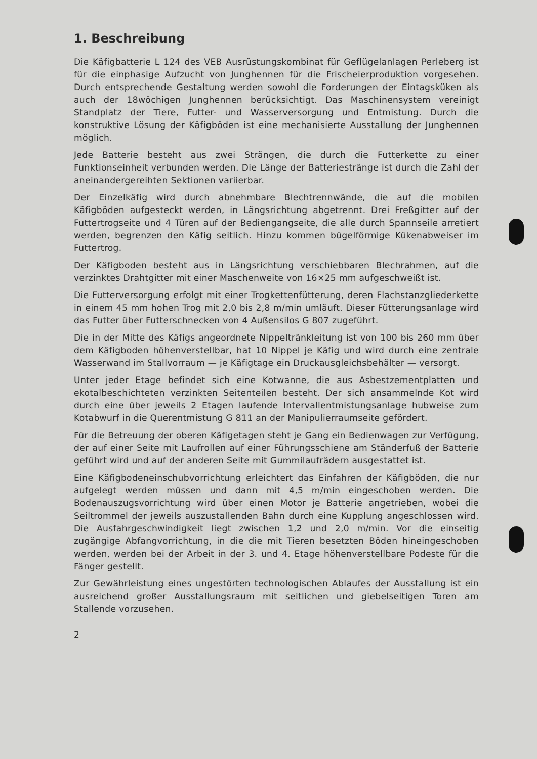1. Beschreibung
Die Käfigbatterie L 124 des VEB Ausrüstungskombinat für Geflügelanlagen Perleberg ist für die einphasige Aufzucht von Junghennen für die Frischeierproduktion vorgesehen. Durch entsprechende Gestaltung werden sowohl die Forderungen der Eintagsküken als auch der 18wöchigen Junghennen berücksichtigt. Das Maschinensystem vereinigt Standplatz der Tiere, Futter- und Wasserversorgung und Entmistung. Durch die konstruktive Lösung der Käfigböden ist eine mechanisierte Ausstallung der Junghennen möglich.
Jede Batterie besteht aus zwei Strängen, die durch die Futterkette zu einer Funktionseinheit verbunden werden. Die Länge der Batteriestränge ist durch die Zahl der aneinandergereihten Sektionen variierbar.
Der Einzelkäfig wird durch abnehmbare Blechtrennwände, die auf die mobilen Käfigböden aufgesteckt werden, in Längsrichtung abgetrennt. Drei Freßgitter auf der Futtertrogseite und 4 Türen auf der Bediengangseite, die alle durch Spannseile arretiert werden, begrenzen den Käfig seitlich. Hinzu kommen bügelförmige Kükenabweiser im Futtertrog.
Der Käfigboden besteht aus in Längsrichtung verschiebbaren Blechrahmen, auf die verzinktes Drahtgitter mit einer Maschenweite von 16×25 mm aufgeschweißt ist.
Die Futterversorgung erfolgt mit einer Trogkettenfütterung, deren Flachstanzgliederkette in einem 45 mm hohen Trog mit 2,0 bis 2,8 m/min umläuft. Dieser Fütterungsanlage wird das Futter über Futterschnecken von 4 Außensilos G 807 zugeführt.
Die in der Mitte des Käfigs angeordnete Nippeltränkleitung ist von 100 bis 260 mm über dem Käfigboden höhenverstellbar, hat 10 Nippel je Käfig und wird durch eine zentrale Wasserwand im Stallvorraum — je Käfigtage ein Druckausgleichsbehälter — versorgt.
Unter jeder Etage befindet sich eine Kotwanne, die aus Asbestzementplatten und ekotalbeschichteten verzinkten Seitenteilen besteht. Der sich ansammelnde Kot wird durch eine über jeweils 2 Etagen laufende Intervallentmistungsanlage hubweise zum Kotabwurf in die Querentmistung G 811 an der Manipulierraumseite gefördert.
Für die Betreuung der oberen Käfigetagen steht je Gang ein Bedienwagen zur Verfügung, der auf einer Seite mit Laufrollen auf einer Führungsschiene am Ständerfuß der Batterie geführt wird und auf der anderen Seite mit Gummilaufrädern ausgestattet ist.
Eine Käfigbodeneinschubvorrichtung erleichtert das Einfahren der Käfigböden, die nur aufgelegt werden müssen und dann mit 4,5 m/min eingeschoben werden. Die Bodenauszugsvorrichtung wird über einen Motor je Batterie angetrieben, wobei die Seiltrommel der jeweils auszustallenden Bahn durch eine Kupplung angeschlossen wird. Die Ausfahrgeschwindigkeit liegt zwischen 1,2 und 2,0 m/min. Vor die einseitig zugängige Abfangvorrichtung, in die die mit Tieren besetzten Böden hineingeschoben werden, werden bei der Arbeit in der 3. und 4. Etage höhenverstellbare Podeste für die Fänger gestellt.
Zur Gewährleistung eines ungestörten technologischen Ablaufes der Ausstallung ist ein ausreichend großer Ausstallungsraum mit seitlichen und giebelseitigen Toren am Stallende vorzusehen.
2